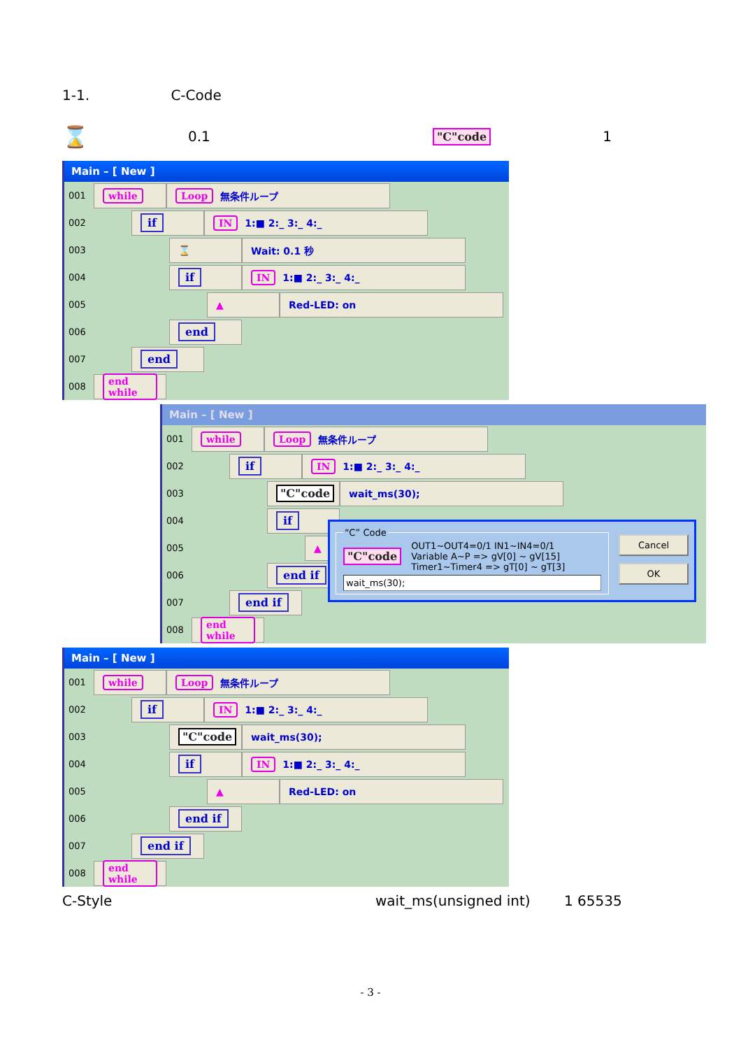1-1. C-Code
⌛ 0.1 "C"code 1
Main – [ New ]
001
while Loop 無条件ループ
002
if IN 1:■ 2:_ 3:_ 4:_
003
⌛ Wait: 0.1 秒
004
if IN 1:■ 2:_ 3:_ 4:_
005
▲ Red-LED: on
006
end
007
end
008
end while
Main – [ New ]
001
while Loop 無条件ループ
002
if IN 1:■ 2:_ 3:_ 4:_
003
"C"code wait_ms(30);
004
if
005
▲
006
end if
007
end if
008
end while
“C” Code
"C"code
OUT1~OUT4=0/1 IN1~IN4=0/1
Variable A~P => gV[0] ~ gV[15]
Timer1~Timer4 => gT[0] ~ gT[3]
wait_ms(30);
Cancel
OK
Main – [ New ]
001
while Loop 無条件ループ
002
if IN 1:■ 2:_ 3:_ 4:_
003
"C"code wait_ms(30);
004
if IN 1:■ 2:_ 3:_ 4:_
005
▲ Red-LED: on
006
end if
007
end if
008
end while
C-Style wait_ms(unsigned int) 1 65535
- 3 -